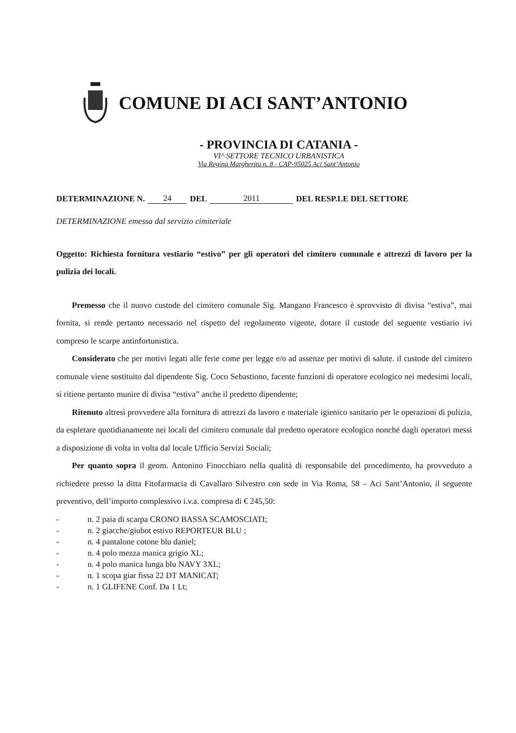COMUNE DI ACI SANT’ANTONIO
- PROVINCIA DI CATANIA -
VI^ SETTORE TECNICO URBANISTICA
Via Regina Margherita n. 8 - CAP-95025 Aci Sant’Antonio
DETERMINAZIONE N. 24 DEL 2011 DEL RESP.LE DEL SETTORE
DETERMINAZIONE emessa dal servizio cimiteriale
Oggetto: Richiesta fornitura vestiario “estivo” per gli operatori del cimitero comunale e attrezzi di lavoro per la pulizia dei locali.
Premesso che il nuovo custode del cimitero comunale Sig. Mangano Francesco è sprovvisto di divisa “estiva”, mai fornita, si rende pertanto necessario nel rispetto del regolamento vigente, dotare il custode del seguente vestiario ivi compreso le scarpe antinfortunistica.
Considerato che per motivi legati alle ferie come per legge e/o ad assenze per motivi di salute. il custode del cimitero comunale viene sostituito dal dipendente Sig. Coco Sebastiono, facente funzioni di operatore ecologico nei medesimi locali, si ritiene pertanto munire di divisa “estiva” anche il predetto dipendente;
Ritenuto altresì provvedere alla fornitura di attrezzi da lavoro e materiale igienico sanitario per le operazioni di pulizia, da espletare quotidianamente nei locali del cimitero comunale dal predetto operatore ecologico nonché dagli operatori messi a disposizione di volta in volta dal locale Ufficio Servizi Sociali;
Per quanto sopra il geom. Antonino Finocchiaro nella qualità di responsabile del procedimento, ha provveduto a richiedere presso la ditta Fitofarmacia di Cavallaro Silvestro con sede in Via Roma, 58 – Aci Sant’Antonio, il seguente preventivo, dell’importo complessivo i.v.a. compresa di € 245,50:
- n. 2 paia di scarpa CRONO BASSA SCAMOSCIATI;
- n. 2 giacche/giubot estivo REPORTEUR BLU ;
- n. 4 pantalone cotone blu daniel;
- n. 4 polo mezza manica grigio XL;
- n. 4 polo manica lunga blu NAVY 3XL;
- n. 1 scopa giar fissa 22 DT MANICAT;
- n. 1 GLIFENE Conf. Da 1 Lt;